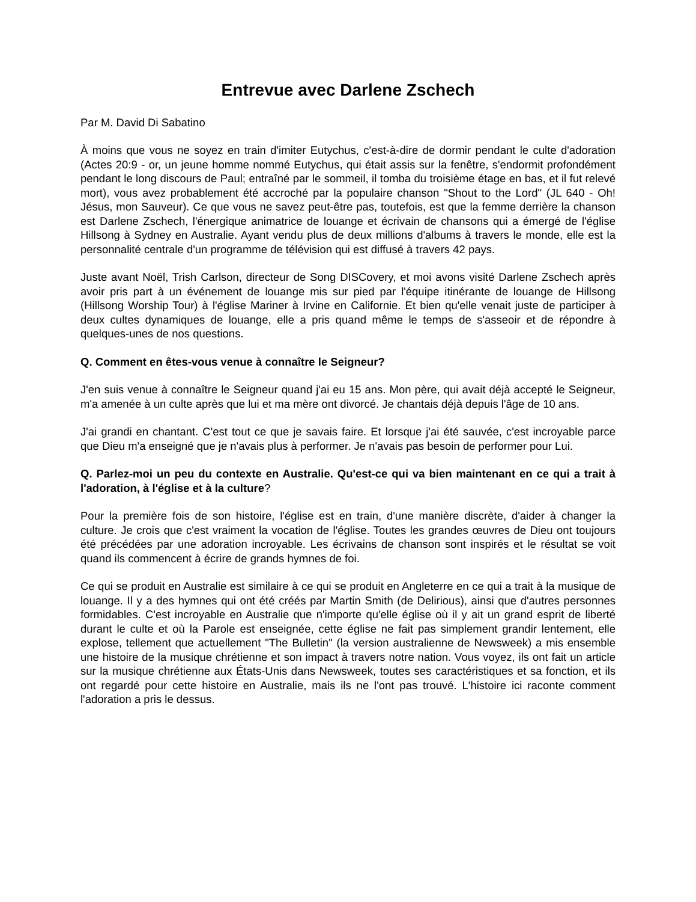Entrevue avec Darlene Zschech
Par M. David Di Sabatino
À moins que vous ne soyez en train d'imiter Eutychus, c'est-à-dire de dormir pendant le culte d'adoration (Actes 20:9 - or, un jeune homme nommé Eutychus, qui était assis sur la fenêtre, s'endormit profondément pendant le long discours de Paul; entraîné par le sommeil, il tomba du troisième étage en bas, et il fut relevé mort), vous avez probablement été accroché par la populaire chanson "Shout to the Lord" (JL 640 - Oh! Jésus, mon Sauveur). Ce que vous ne savez peut-être pas, toutefois, est que la femme derrière la chanson est Darlene Zschech, l'énergique animatrice de louange et écrivain de chansons qui a émergé de l'église Hillsong à Sydney en Australie. Ayant vendu plus de deux millions d'albums à travers le monde, elle est la personnalité centrale d'un programme de télévision qui est diffusé à travers 42 pays.
Juste avant Noël, Trish Carlson, directeur de Song DISCovery, et moi avons visité Darlene Zschech après avoir pris part à un événement de louange mis sur pied par l'équipe itinérante de louange de Hillsong (Hillsong Worship Tour) à l'église Mariner à Irvine en Californie. Et bien qu'elle venait juste de participer à deux cultes dynamiques de louange, elle a pris quand même le temps de s'asseoir et de répondre à quelques-unes de nos questions.
Q. Comment en êtes-vous venue à connaître le Seigneur?
J'en suis venue à connaître le Seigneur quand j'ai eu 15 ans. Mon père, qui avait déjà accepté le Seigneur, m'a amenée à un culte après que lui et ma mère ont divorcé. Je chantais déjà depuis l'âge de 10 ans.
J'ai grandi en chantant. C'est tout ce que je savais faire. Et lorsque j'ai été sauvée, c'est incroyable parce que Dieu m'a enseigné que je n'avais plus à performer. Je n'avais pas besoin de performer pour Lui.
Q. Parlez-moi un peu du contexte en Australie. Qu'est-ce qui va bien maintenant en ce qui a trait à l'adoration, à l'église et à la culture?
Pour la première fois de son histoire, l'église est en train, d'une manière discrète, d'aider à changer la culture. Je crois que c'est vraiment la vocation de l'église. Toutes les grandes œuvres de Dieu ont toujours été précédées par une adoration incroyable. Les écrivains de chanson sont inspirés et le résultat se voit quand ils commencent à écrire de grands hymnes de foi.
Ce qui se produit en Australie est similaire à ce qui se produit en Angleterre en ce qui a trait à la musique de louange. Il y a des hymnes qui ont été créés par Martin Smith (de Delirious), ainsi que d'autres personnes formidables. C'est incroyable en Australie que n'importe qu'elle église où il y ait un grand esprit de liberté durant le culte et où la Parole est enseignée, cette église ne fait pas simplement grandir lentement, elle explose, tellement que actuellement "The Bulletin" (la version australienne de Newsweek) a mis ensemble une histoire de la musique chrétienne et son impact à travers notre nation. Vous voyez, ils ont fait un article sur la musique chrétienne aux États-Unis dans Newsweek, toutes ses caractéristiques et sa fonction, et ils ont regardé pour cette histoire en Australie, mais ils ne l'ont pas trouvé. L'histoire ici raconte comment l'adoration a pris le dessus.